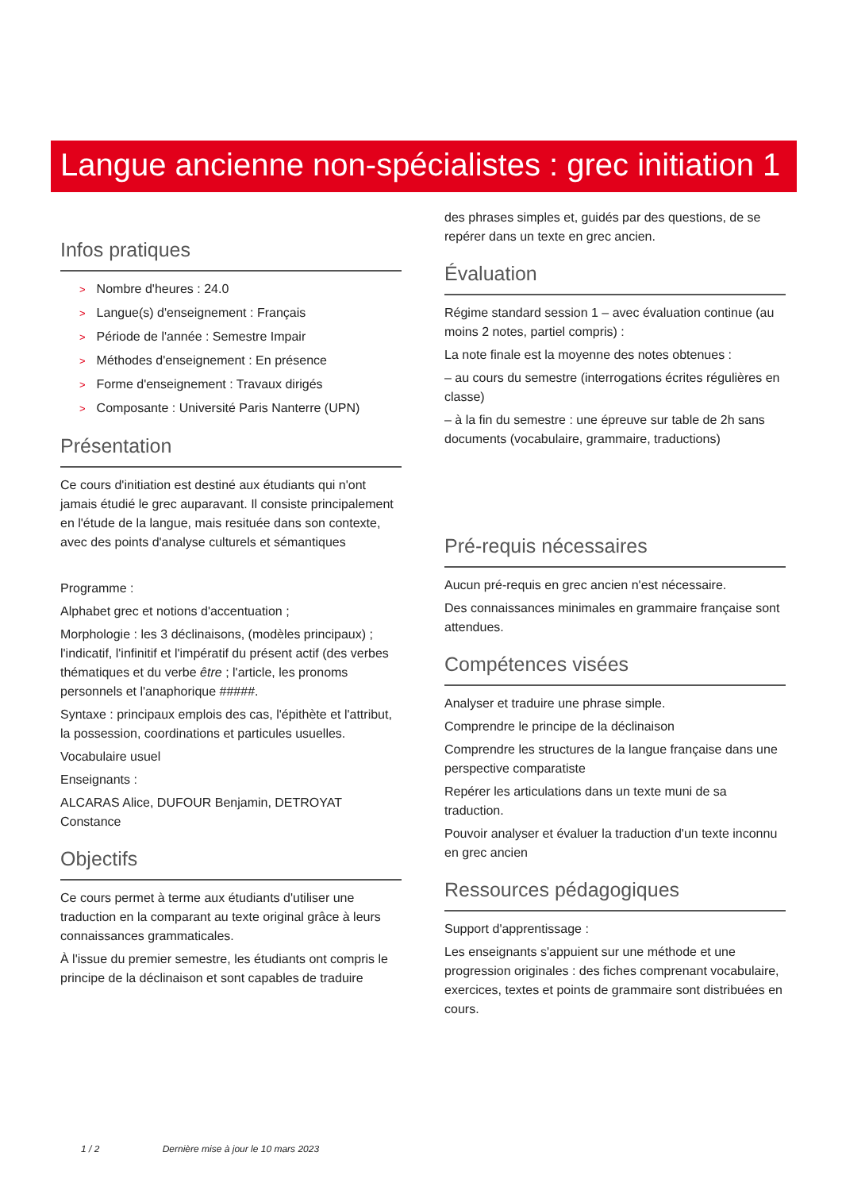Langue ancienne non-spécialistes : grec initiation 1
Infos pratiques
> Nombre d'heures : 24.0
> Langue(s) d'enseignement : Français
> Période de l'année : Semestre Impair
> Méthodes d'enseignement : En présence
> Forme d'enseignement : Travaux dirigés
> Composante : Université Paris Nanterre (UPN)
Présentation
Ce cours d'initiation est destiné aux étudiants qui n'ont jamais étudié le grec auparavant. Il consiste principalement en l'étude de la langue, mais resituée dans son contexte, avec des points d'analyse culturels et sémantiques
Programme :
Alphabet grec et notions d'accentuation ;
Morphologie : les 3 déclinaisons, (modèles principaux) ; l'indicatif, l'infinitif et l'impératif du présent actif (des verbes thématiques et du verbe être ; l'article, les pronoms personnels et l'anaphorique #####.
Syntaxe : principaux emplois des cas, l'épithète et l'attribut, la possession, coordinations et particules usuelles.
Vocabulaire usuel
Enseignants :
ALCARAS Alice, DUFOUR Benjamin, DETROYAT Constance
Objectifs
Ce cours permet à terme aux étudiants d'utiliser une traduction en la comparant au texte original grâce à leurs connaissances grammaticales.
À l'issue du premier semestre, les étudiants ont compris le principe de la déclinaison et sont capables de traduire
des phrases simples et, guidés par des questions, de se repérer dans un texte en grec ancien.
Évaluation
Régime standard session 1 – avec évaluation continue (au moins 2 notes, partiel compris) :
La note finale est la moyenne des notes obtenues :
– au cours du semestre (interrogations écrites régulières en classe)
– à la fin du semestre : une épreuve sur table de 2h sans documents (vocabulaire, grammaire, traductions)
Pré-requis nécessaires
Aucun pré-requis en grec ancien n'est nécessaire.
Des connaissances minimales en grammaire française sont attendues.
Compétences visées
Analyser et traduire une phrase simple.
Comprendre le principe de la déclinaison
Comprendre les structures de la langue française dans une perspective comparatiste
Repérer les articulations dans un texte muni de sa traduction.
Pouvoir analyser et évaluer la traduction d'un texte inconnu en grec ancien
Ressources pédagogiques
Support d'apprentissage :
Les enseignants s'appuient sur une méthode et une progression originales : des fiches comprenant vocabulaire, exercices, textes et points de grammaire sont distribuées en cours.
1 / 2 Dernière mise à jour le 10 mars 2023